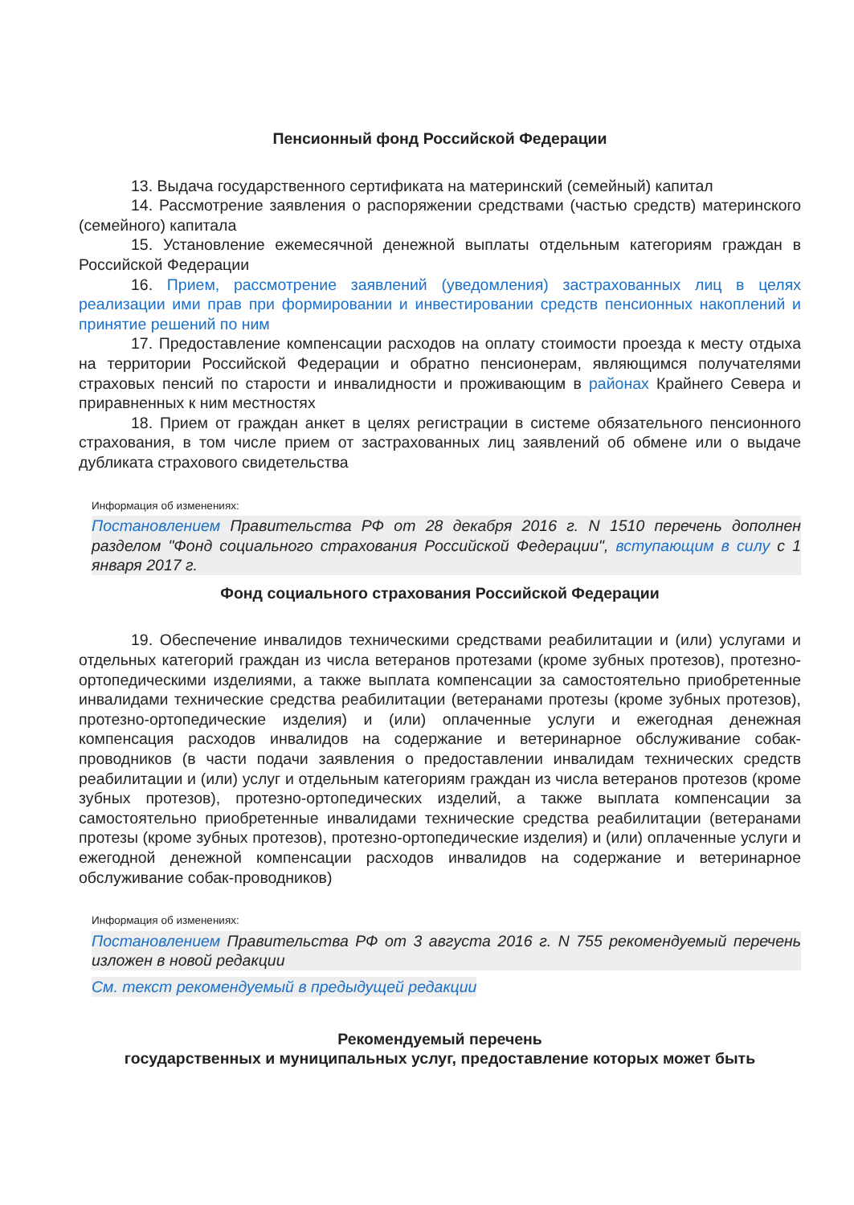Пенсионный фонд Российской Федерации
13. Выдача государственного сертификата на материнский (семейный) капитал
14. Рассмотрение заявления о распоряжении средствами (частью средств) материнского (семейного) капитала
15. Установление ежемесячной денежной выплаты отдельным категориям граждан в Российской Федерации
16. Прием, рассмотрение заявлений (уведомления) застрахованных лиц в целях реализации ими прав при формировании и инвестировании средств пенсионных накоплений и принятие решений по ним
17. Предоставление компенсации расходов на оплату стоимости проезда к месту отдыха на территории Российской Федерации и обратно пенсионерам, являющимся получателями страховых пенсий по старости и инвалидности и проживающим в районах Крайнего Севера и приравненных к ним местностях
18. Прием от граждан анкет в целях регистрации в системе обязательного пенсионного страхования, в том числе прием от застрахованных лиц заявлений об обмене или о выдаче дубликата страхового свидетельства
Информация об изменениях:
Постановлением Правительства РФ от 28 декабря 2016 г. N 1510 перечень дополнен разделом "Фонд социального страхования Российской Федерации", вступающим в силу с 1 января 2017 г.
Фонд социального страхования Российской Федерации
19. Обеспечение инвалидов техническими средствами реабилитации и (или) услугами и отдельных категорий граждан из числа ветеранов протезами (кроме зубных протезов), протезно-ортопедическими изделиями, а также выплата компенсации за самостоятельно приобретенные инвалидами технические средства реабилитации (ветеранами протезы (кроме зубных протезов), протезно-ортопедические изделия) и (или) оплаченные услуги и ежегодная денежная компенсация расходов инвалидов на содержание и ветеринарное обслуживание собак-проводников (в части подачи заявления о предоставлении инвалидам технических средств реабилитации и (или) услуг и отдельным категориям граждан из числа ветеранов протезов (кроме зубных протезов), протезно-ортопедических изделий, а также выплата компенсации за самостоятельно приобретенные инвалидами технические средства реабилитации (ветеранами протезы (кроме зубных протезов), протезно-ортопедические изделия) и (или) оплаченные услуги и ежегодной денежной компенсации расходов инвалидов на содержание и ветеринарное обслуживание собак-проводников)
Информация об изменениях:
Постановлением Правительства РФ от 3 августа 2016 г. N 755 рекомендуемый перечень изложен в новой редакции
См. текст рекомендуемый в предыдущей редакции
Рекомендуемый перечень
государственных и муниципальных услуг, предоставление которых может быть